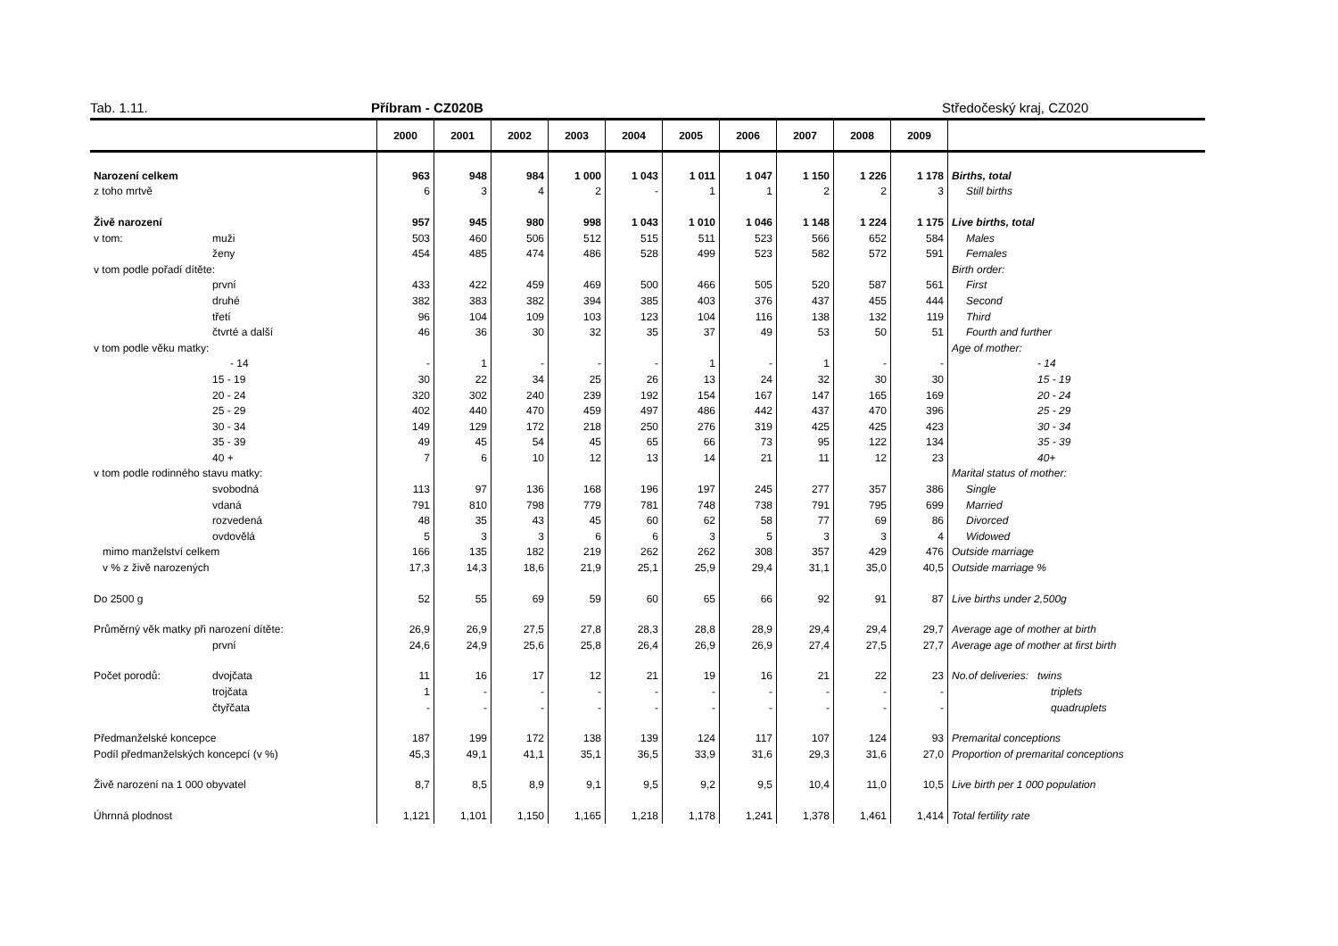Tab. 1.11. Příbram - CZ020B Středočeský kraj, CZ020
| | | 2000 | 2001 | 2002 | 2003 | 2004 | 2005 | 2006 | 2007 | 2008 | 2009 | |
| --- | --- | --- | --- | --- | --- | --- | --- | --- | --- | --- | --- | --- |
| Narození celkem | | 963 | 948 | 984 | 1 000 | 1 043 | 1 011 | 1 047 | 1 150 | 1 226 | 1 178 | Births, total |
| z toho mrtvě | | 6 | 3 | 4 | 2 | - | 1 | 1 | 2 | 2 | 3 | Still births |
| Živě narození | | 957 | 945 | 980 | 998 | 1 043 | 1 010 | 1 046 | 1 148 | 1 224 | 1 175 | Live births, total |
| v tom: | muži | 503 | 460 | 506 | 512 | 515 | 511 | 523 | 566 | 652 | 584 | Males |
| | ženy | 454 | 485 | 474 | 486 | 528 | 499 | 523 | 582 | 572 | 591 | Females |
| v tom podle pořadí dítěte: | | | | | | | | | | | | Birth order: |
| | první | 433 | 422 | 459 | 469 | 500 | 466 | 505 | 520 | 587 | 561 | First |
| | druhé | 382 | 383 | 382 | 394 | 385 | 403 | 376 | 437 | 455 | 444 | Second |
| | třetí | 96 | 104 | 109 | 103 | 123 | 104 | 116 | 138 | 132 | 119 | Third |
| | čtvrté a další | 46 | 36 | 30 | 32 | 35 | 37 | 49 | 53 | 50 | 51 | Fourth and further |
| v tom podle věku matky: | | | | | | | | | | | | Age of mother: |
| | - 14 | - | 1 | - | - | - | 1 | - | 1 | - | - | - 14 |
| | 15 - 19 | 30 | 22 | 34 | 25 | 26 | 13 | 24 | 32 | 30 | 30 | 15 - 19 |
| | 20 - 24 | 320 | 302 | 240 | 239 | 192 | 154 | 167 | 147 | 165 | 169 | 20 - 24 |
| | 25 - 29 | 402 | 440 | 470 | 459 | 497 | 486 | 442 | 437 | 470 | 396 | 25 - 29 |
| | 30 - 34 | 149 | 129 | 172 | 218 | 250 | 276 | 319 | 425 | 425 | 423 | 30 - 34 |
| | 35 - 39 | 49 | 45 | 54 | 45 | 65 | 66 | 73 | 95 | 122 | 134 | 35 - 39 |
| | 40 + | 7 | 6 | 10 | 12 | 13 | 14 | 21 | 11 | 12 | 23 | 40+ |
| v tom podle rodinného stavu matky: | | | | | | | | | | | | Marital status of mother: |
| | svobodná | 113 | 97 | 136 | 168 | 196 | 197 | 245 | 277 | 357 | 386 | Single |
| | vdaná | 791 | 810 | 798 | 779 | 781 | 748 | 738 | 791 | 795 | 699 | Married |
| | rozvedená | 48 | 35 | 43 | 45 | 60 | 62 | 58 | 77 | 69 | 86 | Divorced |
| | ovdovělá | 5 | 3 | 3 | 6 | 6 | 3 | 5 | 3 | 3 | 4 | Widowed |
| mimo manželství celkem | | 166 | 135 | 182 | 219 | 262 | 262 | 308 | 357 | 429 | 476 | Outside marriage |
| v % z živě narozených | | 17,3 | 14,3 | 18,6 | 21,9 | 25,1 | 25,9 | 29,4 | 31,1 | 35,0 | 40,5 | Outside marriage % |
| Do 2500 g | | 52 | 55 | 69 | 59 | 60 | 65 | 66 | 92 | 91 | 87 | Live births under 2,500g |
| Průměrný věk matky při narození dítěte: | | 26,9 | 26,9 | 27,5 | 27,8 | 28,3 | 28,8 | 28,9 | 29,4 | 29,4 | 29,7 | Average age of mother at birth |
| | první | 24,6 | 24,9 | 25,6 | 25,8 | 26,4 | 26,9 | 26,9 | 27,4 | 27,5 | 27,7 | Average age of mother at first birth |
| Počet porodů: | dvojčata | 11 | 16 | 17 | 12 | 21 | 19 | 16 | 21 | 22 | 23 | No.of deliveries: twins |
| | trojčata | 1 | - | - | - | - | - | - | - | - | - | triplets |
| | čtyřčata | - | - | - | - | - | - | - | - | - | - | quadruplets |
| Předmanželské koncepce | | 187 | 199 | 172 | 138 | 139 | 124 | 117 | 107 | 124 | 93 | Premarital conceptions |
| Podíl předmanželských koncepcí (v %) | | 45,3 | 49,1 | 41,1 | 35,1 | 36,5 | 33,9 | 31,6 | 29,3 | 31,6 | 27,0 | Proportion of premarital conceptions |
| Živě narození na 1 000 obyvatel | | 8,7 | 8,5 | 8,9 | 9,1 | 9,5 | 9,2 | 9,5 | 10,4 | 11,0 | 10,5 | Live birth per 1 000 population |
| Úhrnná plodnost | | 1,121 | 1,101 | 1,150 | 1,165 | 1,218 | 1,178 | 1,241 | 1,378 | 1,461 | 1,414 | Total fertility rate |